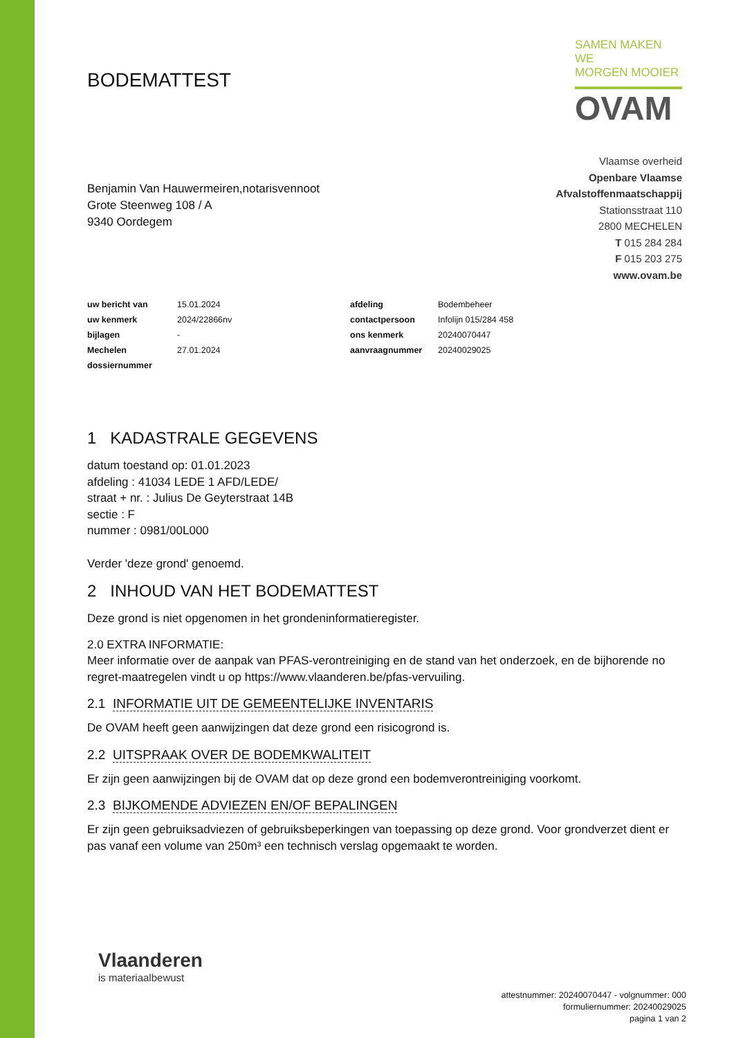BODEMATTEST
SAMEN MAKEN WE
MORGEN MOOIER
OVAM
Benjamin Van Hauwermeiren,notarisvennoot
Grote Steenweg 108 / A
9340 Oordegem
Vlaamse overheid
Openbare Vlaamse
Afvalstoffenmaatschappij
Stationsstraat 110
2800 MECHELEN
T 015 284 284
F 015 203 275
www.ovam.be
| uw bericht van | 15.01.2024 | afdeling | Bodembeheer |
| uw kenmerk | 2024/22866nv | contactpersoon | Infolijn 015/284 458 |
| bijlagen | - | ons kenmerk | 20240070447 |
| Mechelen | 27.01.2024 | aanvraagnummer | 20240029025 |
| dossiernummer | | | |
1 KADASTRALE GEGEVENS
datum toestand op: 01.01.2023
afdeling : 41034 LEDE 1 AFD/LEDE/
straat + nr. : Julius De Geyterstraat 14B
sectie : F
nummer : 0981/00L000
Verder 'deze grond' genoemd.
2 INHOUD VAN HET BODEMATTEST
Deze grond is niet opgenomen in het grondeninformatieregister.
2.0 EXTRA INFORMATIE:
Meer informatie over de aanpak van PFAS-verontreiniging en de stand van het onderzoek, en de bijhorende no regret-maatregelen vindt u op https://www.vlaanderen.be/pfas-vervuiling.
2.1 INFORMATIE UIT DE GEMEENTELIJKE INVENTARIS
De OVAM heeft geen aanwijzingen dat deze grond een risicogrond is.
2.2 UITSPRAAK OVER DE BODEMKWALITEIT
Er zijn geen aanwijzingen bij de OVAM dat op deze grond een bodemverontreiniging voorkomt.
2.3 BIJKOMENDE ADVIEZEN EN/OF BEPALINGEN
Er zijn geen gebruiksadviezen of gebruiksbeperkingen van toepassing op deze grond. Voor grondverzet dient er pas vanaf een volume van 250m³ een technisch verslag opgemaakt te worden.
Vlaanderen
is materiaalbewust
attestnummer: 20240070447 - volgnummer: 000
formuliernummer: 20240029025
pagina 1 van 2